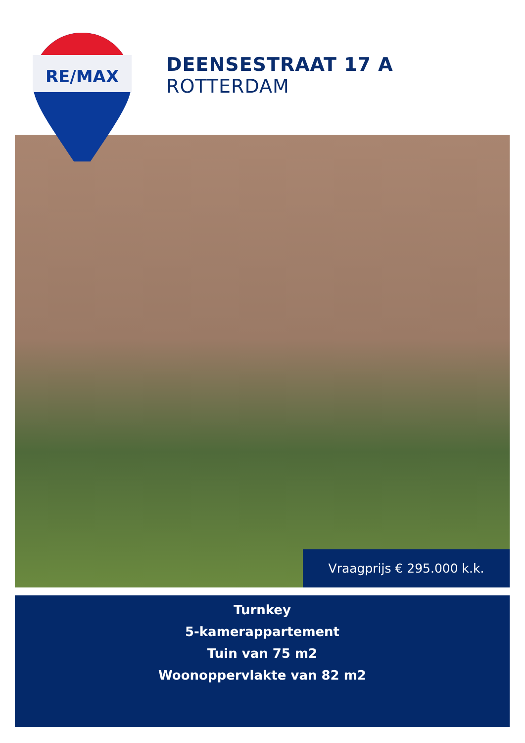RE/MAX
DEENSESTRAAT 17 A
ROTTERDAM
Vraagprijs € 295.000 k.k.
Turnkey
5-kamerappartement
Tuin van 75 m2
Woonoppervlakte van 82 m2